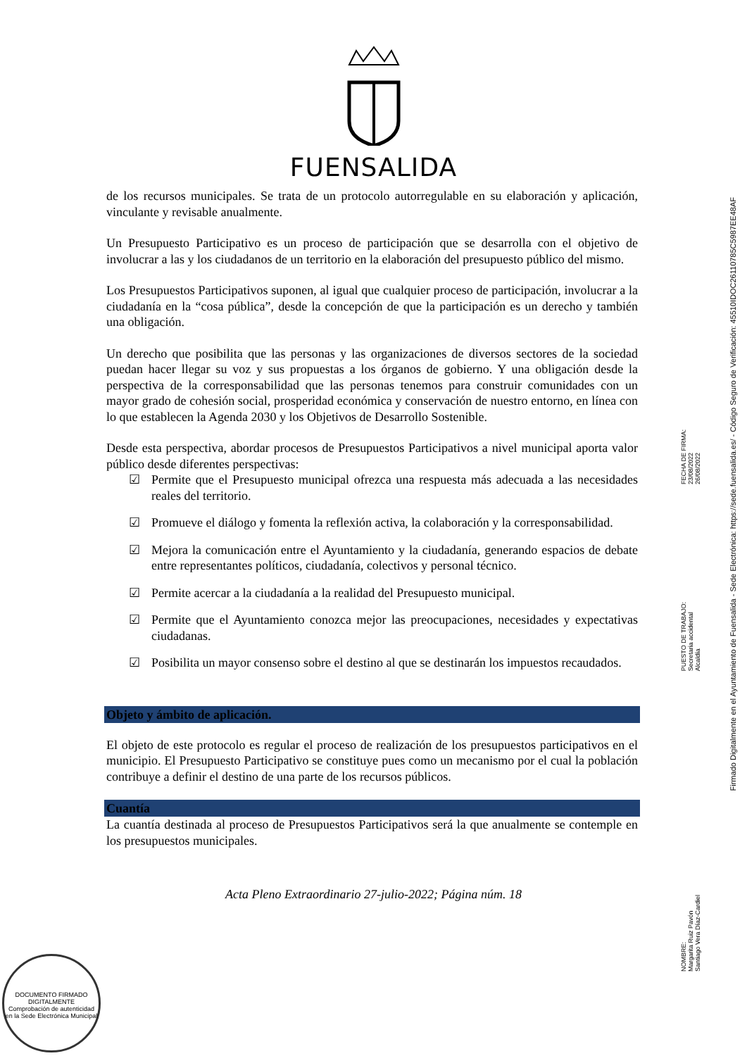FUENSALIDA
de los recursos municipales. Se trata de un protocolo autorregulable en su elaboración y aplicación, vinculante y revisable anualmente.
Un Presupuesto Participativo es un proceso de participación que se desarrolla con el objetivo de involucrar a las y los ciudadanos de un territorio en la elaboración del presupuesto público del mismo.
Los Presupuestos Participativos suponen, al igual que cualquier proceso de participación, involucrar a la ciudadanía en la “cosa pública”, desde la concepción de que la participación es un derecho y también una obligación.
Un derecho que posibilita que las personas y las organizaciones de diversos sectores de la sociedad puedan hacer llegar su voz y sus propuestas a los órganos de gobierno. Y una obligación desde la perspectiva de la corresponsabilidad que las personas tenemos para construir comunidades con un mayor grado de cohesión social, prosperidad económica y conservación de nuestro entorno, en línea con lo que establecen la Agenda 2030 y los Objetivos de Desarrollo Sostenible.
Desde esta perspectiva, abordar procesos de Presupuestos Participativos a nivel municipal aporta valor público desde diferentes perspectivas:
☑ Permite que el Presupuesto municipal ofrezca una respuesta más adecuada a las necesidades reales del territorio.
☑ Promueve el diálogo y fomenta la reflexión activa, la colaboración y la corresponsabilidad.
☑ Mejora la comunicación entre el Ayuntamiento y la ciudadanía, generando espacios de debate entre representantes políticos, ciudadanía, colectivos y personal técnico.
☑ Permite acercar a la ciudadanía a la realidad del Presupuesto municipal.
☑ Permite que el Ayuntamiento conozca mejor las preocupaciones, necesidades y expectativas ciudadanas.
☑ Posibilita un mayor consenso sobre el destino al que se destinarán los impuestos recaudados.
Objeto y ámbito de aplicación.
El objeto de este protocolo es regular el proceso de realización de los presupuestos participativos en el municipio. El Presupuesto Participativo se constituye pues como un mecanismo por el cual la población contribuye a definir el destino de una parte de los recursos públicos.
Cuantía
La cuantía destinada al proceso de Presupuestos Participativos será la que anualmente se contemple en los presupuestos municipales.
Acta Pleno Extraordinario 27-julio-2022; Página núm. 18
DOCUMENTO FIRMADO DIGITALMENTE
Comprobación de autenticidad en la Sede Electrónica Municipal
NOMBRE:
Margarita Ruiz Pavón
Santiago Vera Díaz-Cardiel
PUESTO DE TRABAJO:
Secretaria accidental
Alcaldía
FECHA DE FIRMA:
23/08/2022
26/08/2022
Firmado Digitalmente en el Ayuntamiento de Fuensalida - Sede Electrónica: https://sede.fuensalida.es/ - Código Seguro de Verificación: 45510IDOC2611078​5C5987EE48AF